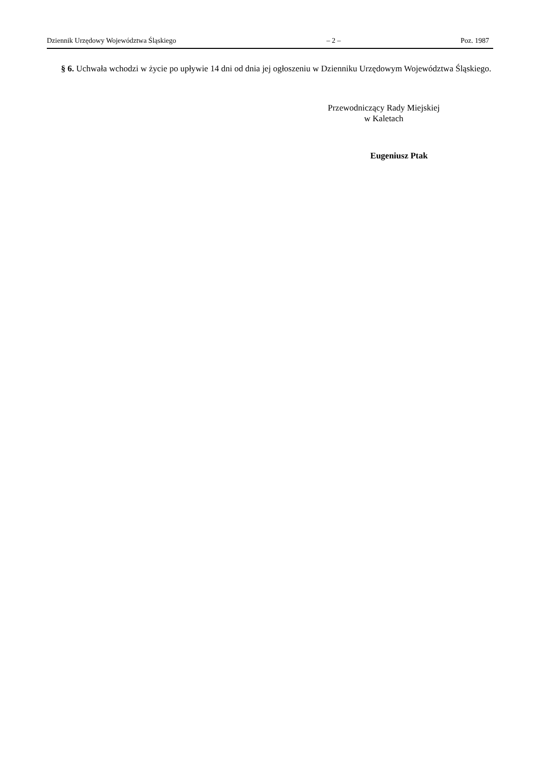Dziennik Urzędowy Województwa Śląskiego – 2 – Poz. 1987
§ 6. Uchwała wchodzi w życie po upływie 14 dni od dnia jej ogłoszeniu w Dzienniku Urzędowym Województwa Śląskiego.
Przewodniczący Rady Miejskiej
w Kaletach
Eugeniusz Ptak